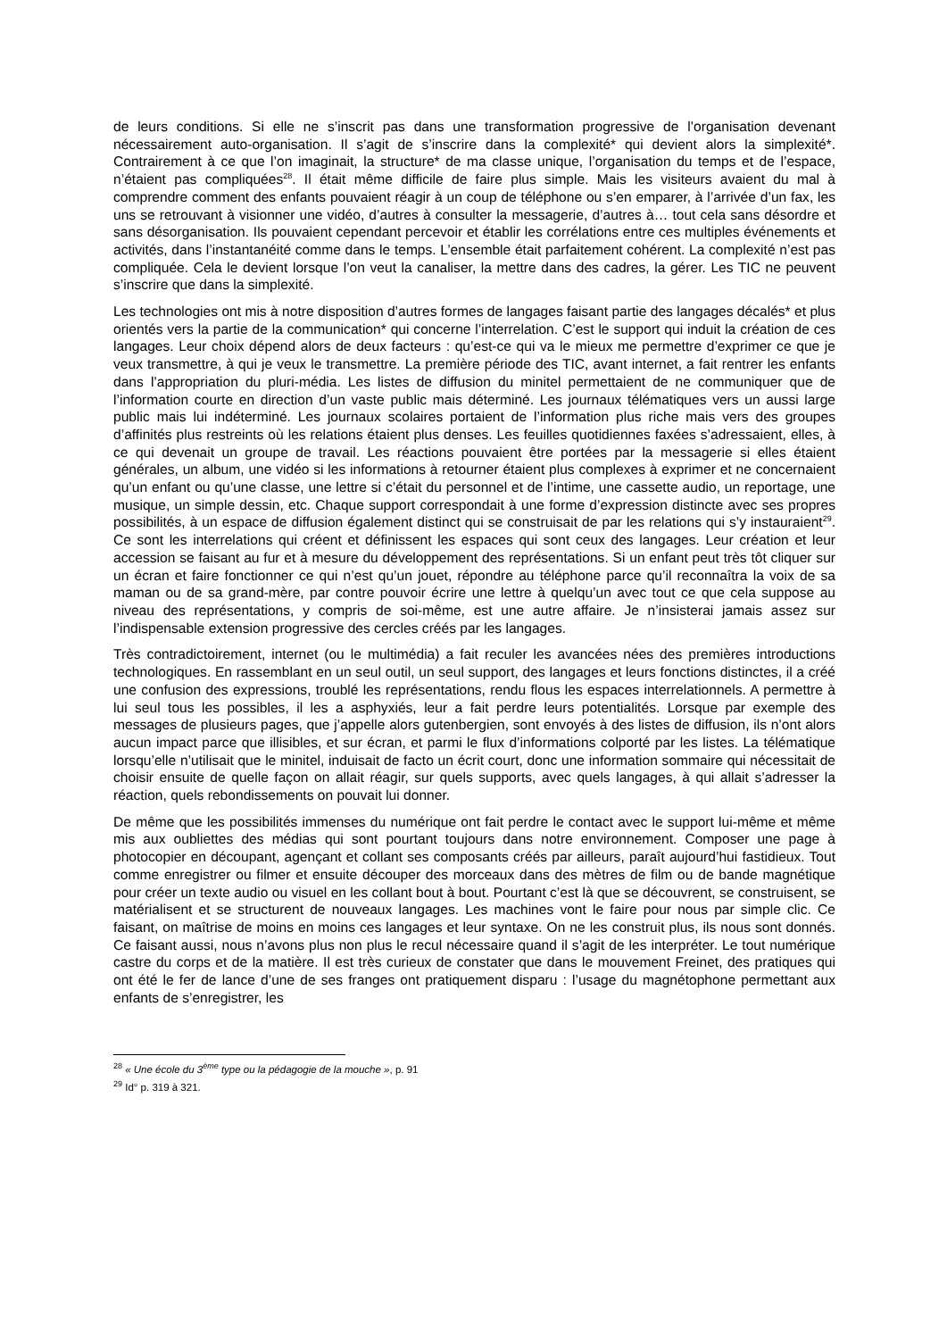de leurs conditions. Si elle ne s’inscrit pas dans une transformation progressive de l’organisation devenant nécessairement auto-organisation. Il s’agit de s’inscrire dans la complexité* qui devient alors la simplexité*. Contrairement à ce que l’on imaginait, la structure* de ma classe unique, l’organisation du temps et de l’espace, n’étaient pas compliquées<sup>28</sup>. Il était même difficile de faire plus simple. Mais les visiteurs avaient du mal à comprendre comment des enfants pouvaient réagir à un coup de téléphone ou s’en emparer, à l’arrivée d’un fax, les uns se retrouvant à visionner une vidéo, d’autres à consulter la messagerie, d’autres à… tout cela sans désordre et sans désorganisation. Ils pouvaient cependant percevoir et établir les corrélations entre ces multiples événements et activités, dans l’instantanéité comme dans le temps. L’ensemble était parfaitement cohérent. La complexité n’est pas compliquée. Cela le devient lorsque l’on veut la canaliser, la mettre dans des cadres, la gérer. Les TIC ne peuvent s’inscrire que dans la simplexité.
Les technologies ont mis à notre disposition d’autres formes de langages faisant partie des langages décalés* et plus orientés vers la partie de la communication* qui concerne l’interrelation. C’est le support qui induit la création de ces langages. Leur choix dépend alors de deux facteurs : qu’est-ce qui va le mieux me permettre d’exprimer ce que je veux transmettre, à qui je veux le transmettre. La première période des TIC, avant internet, a fait rentrer les enfants dans l’appropriation du pluri-média. Les listes de diffusion du minitel permettaient de ne communiquer que de l’information courte en direction d’un vaste public mais déterminé. Les journaux télématiques vers un aussi large public mais lui indéterminé. Les journaux scolaires portaient de l’information plus riche mais vers des groupes d’affinités plus restreints où les relations étaient plus denses. Les feuilles quotidiennes faxées s’adressaient, elles, à ce qui devenait un groupe de travail. Les réactions pouvaient être portées par la messagerie si elles étaient générales, un album, une vidéo si les informations à retourner étaient plus complexes à exprimer et ne concernaient qu’un enfant ou qu’une classe, une lettre si c’était du personnel et de l’intime, une cassette audio, un reportage, une musique, un simple dessin, etc. Chaque support correspondait à une forme d’expression distincte avec ses propres possibilités, à un espace de diffusion également distinct qui se construisait de par les relations qui s’y instauraient<sup>29</sup>. Ce sont les interrelations qui créent et définissent les espaces qui sont ceux des langages. Leur création et leur accession se faisant au fur et à mesure du développement des représentations. Si un enfant peut très tôt cliquer sur un écran et faire fonctionner ce qui n’est qu’un jouet, répondre au téléphone parce qu’il reconnaîtra la voix de sa maman ou de sa grand-mère, par contre pouvoir écrire une lettre à quelqu’un avec tout ce que cela suppose au niveau des représentations, y compris de soi-même, est une autre affaire. Je n’insisterai jamais assez sur l’indispensable extension progressive des cercles créés par les langages.
Très contradictoirement, internet (ou le multimédia) a fait reculer les avancées nées des premières introductions technologiques. En rassemblant en un seul outil, un seul support, des langages et leurs fonctions distinctes, il a créé une confusion des expressions, troublé les représentations, rendu flous les espaces interrelationnels. A permettre à lui seul tous les possibles, il les a asphyxiés, leur a fait perdre leurs potentialités. Lorsque par exemple des messages de plusieurs pages, que j’appelle alors gutenbergien, sont envoyés à des listes de diffusion, ils n’ont alors aucun impact parce que illisibles, et sur écran, et parmi le flux d’informations colporté par les listes. La télématique lorsqu’elle n’utilisait que le minitel, induisait de facto un écrit court, donc une information sommaire qui nécessitait de choisir ensuite de quelle façon on allait réagir, sur quels supports, avec quels langages, à qui allait s’adresser la réaction, quels rebondissements on pouvait lui donner.
De même que les possibilités immenses du numérique ont fait perdre le contact avec le support lui-même et même mis aux oubliettes des médias qui sont pourtant toujours dans notre environnement. Composer une page à photocopier en découpant, agençant et collant ses composants créés par ailleurs, paraît aujourd’hui fastidieux. Tout comme enregistrer ou filmer et ensuite découper des morceaux dans des mètres de film ou de bande magnétique pour créer un texte audio ou visuel en les collant bout à bout. Pourtant c’est là que se découvrent, se construisent, se matérialisent et se structurent de nouveaux langages. Les machines vont le faire pour nous par simple clic. Ce faisant, on maîtrise de moins en moins ces langages et leur syntaxe. On ne les construit plus, ils nous sont donnés. Ce faisant aussi, nous n’avons plus non plus le recul nécessaire quand il s’agit de les interpréter. Le tout numérique castre du corps et de la matière. Il est très curieux de constater que dans le mouvement Freinet, des pratiques qui ont été le fer de lance d’une de ses franges ont pratiquement disparu : l’usage du magnétophone permettant aux enfants de s’enregistrer, les
<sup>28</sup> « Une école du 3<sup>ème</sup> type ou la pédagogie de la mouche », p. 91
<sup>29</sup> Id° p. 319 à 321.